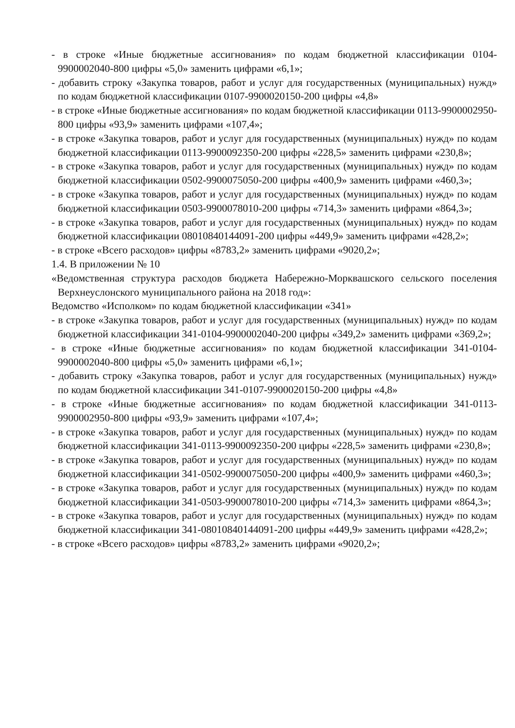- в строке «Иные бюджетные ассигнования» по кодам бюджетной классификации 0104-9900002040-800 цифры «5,0» заменить цифрами «6,1»;
- добавить строку «Закупка товаров, работ и услуг для государственных (муниципальных) нужд» по кодам бюджетной классификации 0107-9900020150-200 цифры «4,8»
- в строке «Иные бюджетные ассигнования» по кодам бюджетной классификации 0113-9900002950-800 цифры «93,9» заменить цифрами «107,4»;
- в строке «Закупка товаров, работ и услуг для государственных (муниципальных) нужд» по кодам бюджетной классификации 0113-9900092350-200 цифры «228,5» заменить цифрами «230,8»;
- в строке «Закупка товаров, работ и услуг для государственных (муниципальных) нужд» по кодам бюджетной классификации 0502-9900075050-200 цифры «400,9» заменить цифрами «460,3»;
- в строке «Закупка товаров, работ и услуг для государственных (муниципальных) нужд» по кодам бюджетной классификации 0503-9900078010-200 цифры «714,3» заменить цифрами «864,3»;
- в строке «Закупка товаров, работ и услуг для государственных (муниципальных) нужд» по кодам бюджетной классификации 08010840144091-200 цифры «449,9» заменить цифрами «428,2»;
- в строке «Всего расходов» цифры «8783,2» заменить цифрами «9020,2»;
1.4. В приложении № 10
«Ведомственная структура расходов бюджета Набережно-Морквашского сельского поселения Верхнеуслонского муниципального района на 2018 год»:
Ведомство «Исполком» по кодам бюджетной классификации «341»
- в строке «Закупка товаров, работ и услуг для государственных (муниципальных) нужд» по кодам бюджетной классификации 341-0104-9900002040-200 цифры «349,2» заменить цифрами «369,2»;
- в строке «Иные бюджетные ассигнования» по кодам бюджетной классификации 341-0104-9900002040-800 цифры «5,0» заменить цифрами «6,1»;
- добавить строку «Закупка товаров, работ и услуг для государственных (муниципальных) нужд» по кодам бюджетной классификации 341-0107-9900020150-200 цифры «4,8»
- в строке «Иные бюджетные ассигнования» по кодам бюджетной классификации 341-0113-9900002950-800 цифры «93,9» заменить цифрами «107,4»;
- в строке «Закупка товаров, работ и услуг для государственных (муниципальных) нужд» по кодам бюджетной классификации 341-0113-9900092350-200 цифры «228,5» заменить цифрами «230,8»;
- в строке «Закупка товаров, работ и услуг для государственных (муниципальных) нужд» по кодам бюджетной классификации 341-0502-9900075050-200 цифры «400,9» заменить цифрами «460,3»;
- в строке «Закупка товаров, работ и услуг для государственных (муниципальных) нужд» по кодам бюджетной классификации 341-0503-9900078010-200 цифры «714,3» заменить цифрами «864,3»;
- в строке «Закупка товаров, работ и услуг для государственных (муниципальных) нужд» по кодам бюджетной классификации 341-08010840144091-200 цифры «449,9» заменить цифрами «428,2»;
- в строке «Всего расходов» цифры «8783,2» заменить цифрами «9020,2»;